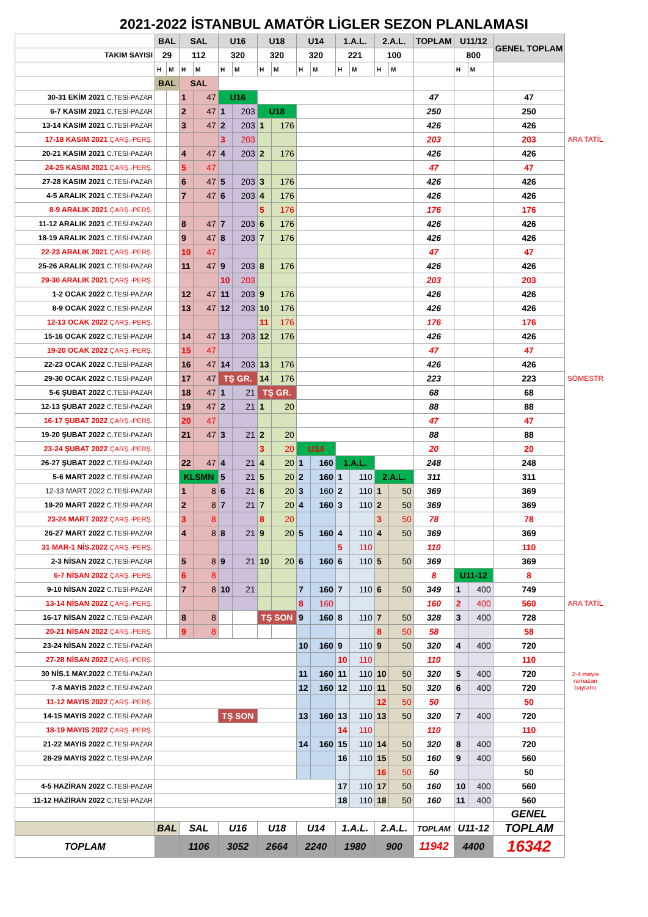2021-2022 İSTANBUL AMATÖR LİGLER SEZON PLANLAMASI
| | BAL | | SAL | | U16 | | U18 | | U14 | | 1.A.L. | | 2.A.L. | | TOPLAM | U11/12 | | GENEL TOPLAM | |
| TAKIM SAYISI | 29 | | 112 | | 320 | | 320 | | 320 | | 221 | | 100 | | | 800 | | | |
| | H | M | H | M | H | M | H | M | H | M | H | M | H | M | | H | M | | |
| | BAL | | SAL | | | | | | | | | | | | | | | | |
| 30-31 EKİM 2021 C.TESİ-PAZAR | | | 1 | 47 | U16 | | | | | | | | | | 47 | | | 47 | |
| 6-7 KASIM 2021 C.TESİ-PAZAR | | | 2 | 47 | 1 | 203 | U18 | | | | | | | | 250 | | | 250 | |
| 13-14 KASIM 2021 C.TESİ-PAZAR | | | 3 | 47 | 2 | 203 | 1 | 176 | | | | | | | 426 | | | 426 | |
| 17-18 KASIM 2021 ÇARŞ.-PERŞ. | | | | | 3 | 203 | | | | | | | | | 203 | | | 203 | ARA TATİL |
| 20-21 KASIM 2021 C.TESİ-PAZAR | | | 4 | 47 | 4 | 203 | 2 | 176 | | | | | | | 426 | | | 426 | |
| 24-25 KASIM 2021 ÇARŞ.-PERŞ. | | | 5 | 47 | | | | | | | | | | | 47 | | | 47 | |
| 27-28 KASIM 2021 C.TESİ-PAZAR | | | 6 | 47 | 5 | 203 | 3 | 176 | | | | | | | 426 | | | 426 | |
| 4-5 ARALIK 2021 C.TESİ-PAZAR | | | 7 | 47 | 6 | 203 | 4 | 176 | | | | | | | 426 | | | 426 | |
| 8-9 ARALIK 2021 ÇARŞ.-PERŞ. | | | | | | | 5 | 176 | | | | | | | 176 | | | 176 | |
| 11-12 ARALIK 2021 C.TESİ-PAZAR | | | 8 | 47 | 7 | 203 | 6 | 176 | | | | | | | 426 | | | 426 | |
| 18-19 ARALIK 2021 C.TESİ-PAZAR | | | 9 | 47 | 8 | 203 | 7 | 176 | | | | | | | 426 | | | 426 | |
| 22-23 ARALIK 2021 ÇARŞ.-PERŞ. | | | 10 | 47 | | | | | | | | | | | 47 | | | 47 | |
| 25-26 ARALIK 2021 C.TESİ-PAZAR | | | 11 | 47 | 9 | 203 | 8 | 176 | | | | | | | 426 | | | 426 | |
| 29-30 ARALIK 2021 ÇARŞ.-PERŞ. | | | | | 10 | 203 | | | | | | | | | 203 | | | 203 | |
| 1-2 OCAK 2022 C.TESİ-PAZAR | | | 12 | 47 | 11 | 203 | 9 | 176 | | | | | | | 426 | | | 426 | |
| 8-9 OCAK 2022 C.TESİ-PAZAR | | | 13 | 47 | 12 | 203 | 10 | 176 | | | | | | | 426 | | | 426 | |
| 12-13 OCAK 2022 ÇARŞ.-PERŞ. | | | | | | | 11 | 176 | | | | | | | 176 | | | 176 | |
| 15-16 OCAK 2022 C.TESİ-PAZAR | | | 14 | 47 | 13 | 203 | 12 | 176 | | | | | | | 426 | | | 426 | |
| 19-20 OCAK 2022 ÇARŞ.-PERŞ. | | | 15 | 47 | | | | | | | | | | | 47 | | | 47 | |
| 22-23 OCAK 2022 C.TESİ-PAZAR | | | 16 | 47 | 14 | 203 | 13 | 176 | | | | | | | 426 | | | 426 | |
| 29-30 OCAK 2022 C.TESİ-PAZAR | | | 17 | 47 | TŞ GR. | | 14 | 176 | | | | | | | 223 | | | 223 | SÖMESTR |
| 5-6 ŞUBAT 2022 C.TESİ-PAZAR | | | 18 | 47 | 1 | 21 | TŞ GR. | | | | | | | | 68 | | | 68 | |
| 12-13 ŞUBAT 2022 C.TESİ-PAZAR | | | 19 | 47 | 2 | 21 | 1 | 20 | | | | | | | 88 | | | 88 | |
| 16-17 ŞUBAT 2022 ÇARŞ.-PERŞ. | | | 20 | 47 | | | | | | | | | | | 47 | | | 47 | |
| 19-20 ŞUBAT 2022 C.TESİ-PAZAR | | | 21 | 47 | 3 | 21 | 2 | 20 | | | | | | | 88 | | | 88 | |
| 23-24 ŞUBAT 2022 ÇARŞ.-PERŞ. | | | | | | | 3 | 20 | U14 | | | | | | 20 | | | 20 | |
| 26-27 ŞUBAT 2022 C.TESİ-PAZAR | | | 22 | 47 | 4 | 21 | 4 | 20 | 1 | 160 | 1.A.L. | | | | 248 | | | 248 | |
| 5-6 MART 2022 C.TESİ-PAZAR | | | KLSMN | | 5 | 21 | 5 | 20 | 2 | 160 | 1 | 110 | 2.A.L. | | 311 | | | 311 | |
| 12-13 MART 2022 C.TESİ-PAZAR | | | 1 | 8 | 6 | 21 | 6 | 20 | 3 | 160 | 2 | 110 | 1 | 50 | 369 | | | 369 | |
| 19-20 MART 2022 C.TESİ-PAZAR | | | 2 | 8 | 7 | 21 | 7 | 20 | 4 | 160 | 3 | 110 | 2 | 50 | 369 | | | 369 | |
| 23-24 MART 2022 ÇARŞ.-PERŞ. | | | 3 | 8 | | | 8 | 20 | | | | | 3 | 50 | 78 | | | 78 | |
| 26-27 MART 2022 C.TESİ-PAZAR | | | 4 | 8 | 8 | 21 | 9 | 20 | 5 | 160 | 4 | 110 | 4 | 50 | 369 | | | 369 | |
| 31 MAR-1 NİS.2022 ÇARŞ.-PERŞ. | | | | | | | | | | | 5 | 110 | | | 110 | | | 110 | |
| 2-3 NİSAN 2022 C.TESİ-PAZAR | | | 5 | 8 | 9 | 21 | 10 | 20 | 6 | 160 | 6 | 110 | 5 | 50 | 369 | | | 369 | |
| 6-7 NİSAN 2022 ÇARŞ.-PERŞ. | | | 6 | 8 | | | | | | | | | | | 8 | U11-12 | | 8 | |
| 9-10 NİSAN 2022 C.TESİ-PAZAR | | | 7 | 8 | 10 | 21 | | | 7 | 160 | 7 | 110 | 6 | 50 | 349 | 1 | 400 | 749 | |
| 13-14 NİSAN 2022 ÇARŞ.-PERŞ. | | | | | | | | | 8 | 160 | | | | | 160 | 2 | 400 | 560 | ARA TATİL |
| 16-17 NİSAN 2022 C.TESİ-PAZAR | | | 8 | 8 | | | TŞ SON | | 9 | 160 | 8 | 110 | 7 | 50 | 328 | 3 | 400 | 728 | |
| 20-21 NİSAN 2022 ÇARŞ.-PERŞ. | | | 9 | 8 | | | | | | | | | 8 | 50 | 58 | | | 58 | |
| 23-24 NİSAN 2022 C.TESİ-PAZAR | | | | | | | | | 10 | 160 | 9 | 110 | 9 | 50 | 320 | 4 | 400 | 720 | |
| 27-28 NİSAN 2022 ÇARŞ.-PERŞ. | | | | | | | | | | | 10 | 110 | | | 110 | | | 110 | |
| 30 NİS.1 MAY.2022 C.TESİ-PAZAR | | | | | | | | | 11 | 160 | 11 | 110 | 10 | 50 | 320 | 5 | 400 | 720 | 2-4 mayıs ramazan bayramı |
| 7-8 MAYIS 2022 C.TESİ-PAZAR | | | | | | | | | 12 | 160 | 12 | 110 | 11 | 50 | 320 | 6 | 400 | 720 | |
| 11-12 MAYIS 2022 ÇARŞ.-PERŞ. | | | | | | | | | | | | | 12 | 50 | 50 | | | 50 | |
| 14-15 MAYIS 2022 C.TESİ-PAZAR | | | | | TŞ SON | | | | 13 | 160 | 13 | 110 | 13 | 50 | 320 | 7 | 400 | 720 | |
| 18-19 MAYIS 2022 ÇARŞ.-PERŞ. | | | | | | | | | | | 14 | 110 | | | 110 | | | 110 | |
| 21-22 MAYIS 2022 C.TESİ-PAZAR | | | | | | | | | 14 | 160 | 15 | 110 | 14 | 50 | 320 | 8 | 400 | 720 | |
| 28-29 MAYIS 2022 C.TESİ-PAZAR | | | | | | | | | | | 16 | 110 | 15 | 50 | 160 | 9 | 400 | 560 | |
| | | | | | | | | | | | | | 16 | 50 | 50 | | | 50 | |
| 4-5 HAZİRAN 2022 C.TESİ-PAZAR | | | | | | | | | | | 17 | 110 | 17 | 50 | 160 | 10 | 400 | 560 | |
| 11-12 HAZİRAN 2022 C.TESİ-PAZAR | | | | | | | | | | | 18 | 110 | 18 | 50 | 160 | 11 | 400 | 560 | |
| | | | | | | | | | | | | | | | | | | GENEL | |
| | BAL | | SAL | | U16 | | U18 | | U14 | | 1.A.L. | | 2.A.L. | | TOPLAM | U11-12 | | TOPLAM | |
| TOPLAM | | | 1106 | | 3052 | | 2664 | | 2240 | | 1980 | | 900 | | 11942 | 4400 | | 16342 | |